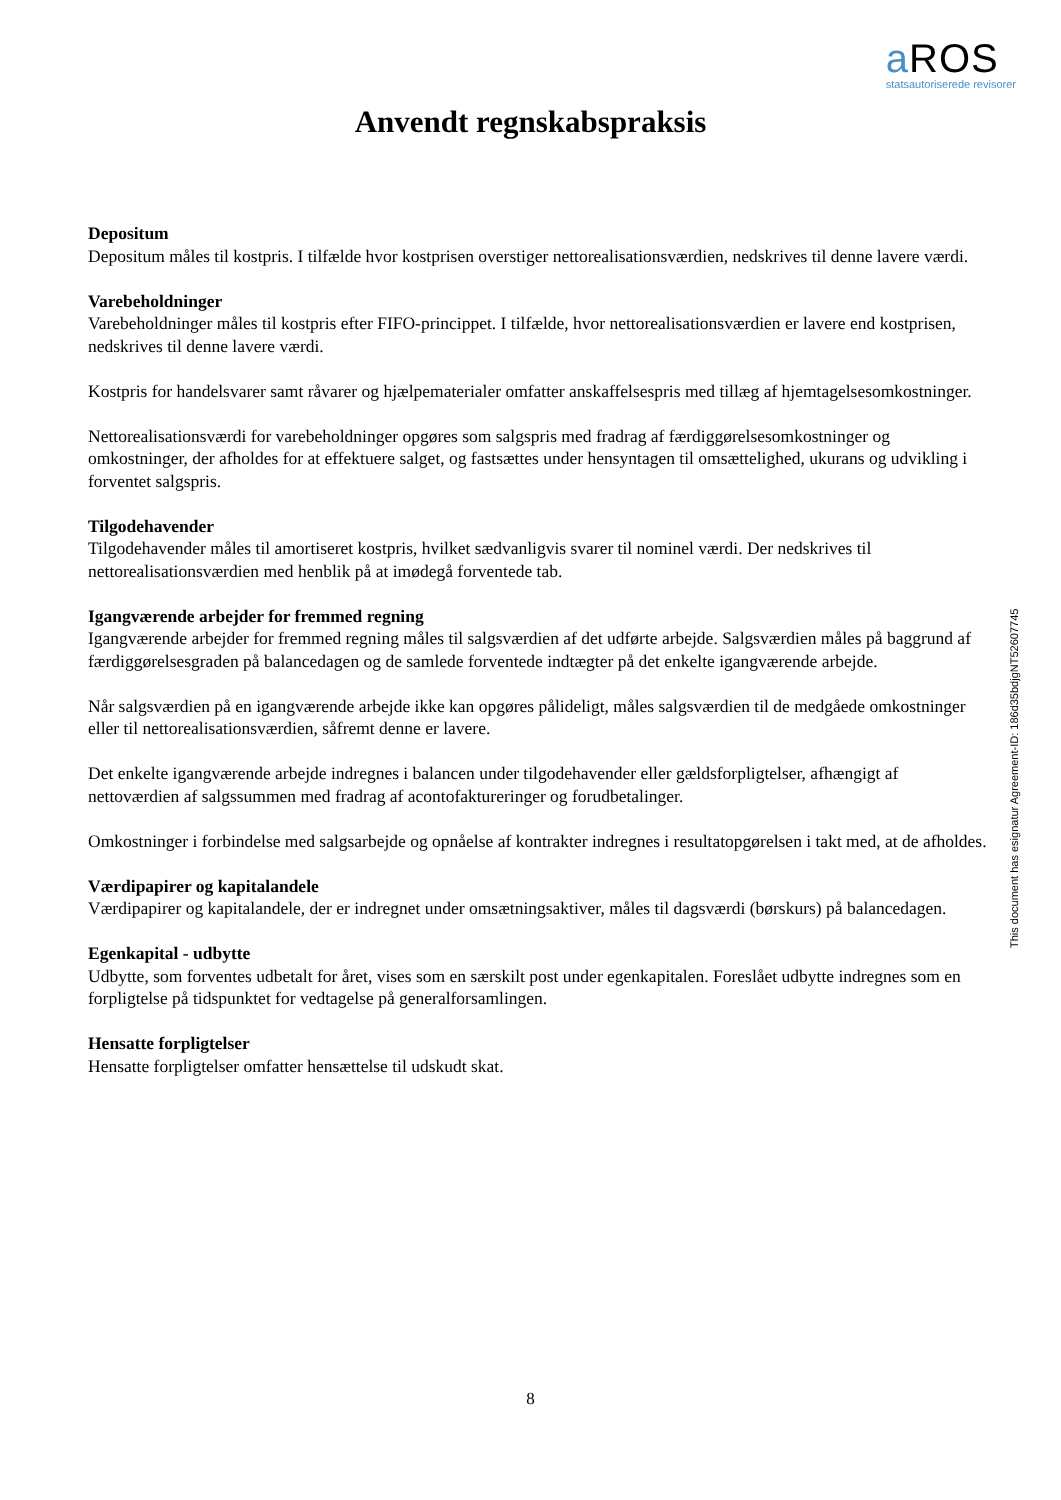a ROS
statsautoriserede revisorer
Anvendt regnskabspraksis
Depositum
Depositum måles til kostpris. I tilfælde hvor kostprisen overstiger nettorealisationsværdien, nedskrives til denne lavere værdi.
Varebeholdninger
Varebeholdninger måles til kostpris efter FIFO-princippet. I tilfælde, hvor nettorealisationsværdien er lavere end kostprisen, nedskrives til denne lavere værdi.
Kostpris for handelsvarer samt råvarer og hjælpematerialer omfatter anskaffelsespris med tillæg af hjemtagelsesomkostninger.
Nettorealisationsværdi for varebeholdninger opgøres som salgspris med fradrag af færdiggørelsesomkostninger og omkostninger, der afholdes for at effektuere salget, og fastsættes under hensyntagen til omsættelighed, ukurans og udvikling i forventet salgspris.
Tilgodehavender
Tilgodehavender måles til amortiseret kostpris, hvilket sædvanligvis svarer til nominel værdi. Der nedskrives til nettorealisationsværdien med henblik på at imødegå forventede tab.
Igangværende arbejder for fremmed regning
Igangværende arbejder for fremmed regning måles til salgsværdien af det udførte arbejde. Salgsværdien måles på baggrund af færdiggørelsesgraden på balancedagen og de samlede forventede indtægter på det enkelte igangværende arbejde.
Når salgsværdien på en igangværende arbejde ikke kan opgøres pålideligt, måles salgsværdien til de medgåede omkostninger eller til nettorealisationsværdien, såfremt denne er lavere.
Det enkelte igangværende arbejde indregnes i balancen under tilgodehavender eller gældsforpligtelser, afhængigt af nettoværdien af salgssummen med fradrag af acontofaktureringer og forudbetalinger.
Omkostninger i forbindelse med salgsarbejde og opnåelse af kontrakter indregnes i resultatopgørelsen i takt med, at de afholdes.
Værdipapirer og kapitalandele
Værdipapirer og kapitalandele, der er indregnet under omsætningsaktiver, måles til dagsværdi (børskurs) på balancedagen.
Egenkapital - udbytte
Udbytte, som forventes udbetalt for året, vises som en særskilt post under egenkapitalen. Foreslået udbytte indregnes som en forpligtelse på tidspunktet for vedtagelse på generalforsamlingen.
Hensatte forpligtelser
Hensatte forpligtelser omfatter hensættelse til udskudt skat.
This document has esignatur Agreement-ID: 186d35bdjgNT52607745
8